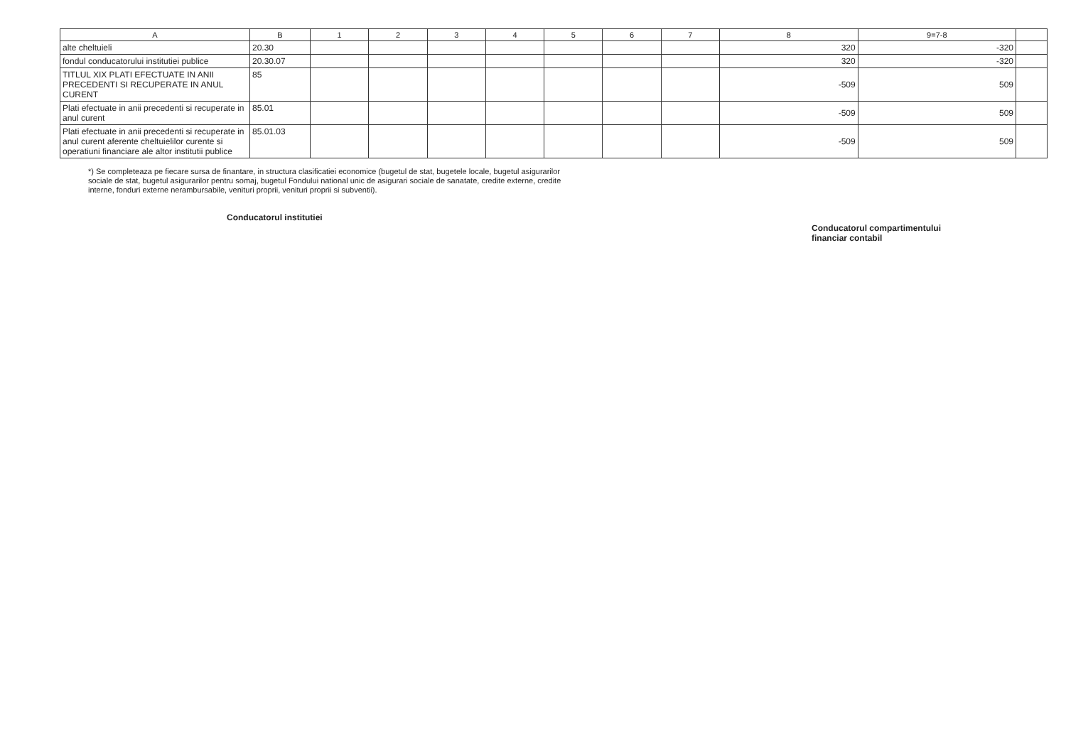| A | B | 1 | 2 | 3 | 4 | 5 | 6 | 7 | 8 | 9=7-8 | |
| --- | --- | --- | --- | --- | --- | --- | --- | --- | --- | --- | --- |
| alte cheltuieli | 20.30 | | | | | | | | 320 | -320 | |
| fondul conducatorului institutiei publice | 20.30.07 | | | | | | | | 320 | -320 | |
| TITLUL XIX PLATI EFECTUATE IN ANII PRECEDENTI SI RECUPERATE IN ANUL CURENT | 85 | | | | | | | | -509 | 509 | |
| Plati efectuate in anii precedenti si recuperate in anul curent | 85.01 | | | | | | | | -509 | 509 | |
| Plati efectuate in anii precedenti si recuperate in anul curent aferente cheltuielilor curente si operatiuni financiare ale altor institutii publice | 85.01.03 | | | | | | | | -509 | 509 | |
*) Se completeaza pe fiecare sursa de finantare, in structura clasificatiei economice (bugetul de stat, bugetele locale, bugetul asigurarilor sociale de stat, bugetul asigurarilor pentru somaj, bugetul Fondului national unic de asigurari sociale de sanatate, credite externe, credite interne, fonduri externe nerambursabile, venituri proprii, venituri proprii si subventii).
Conducatorul institutiei
Conducatorul compartimentului
financiar contabil